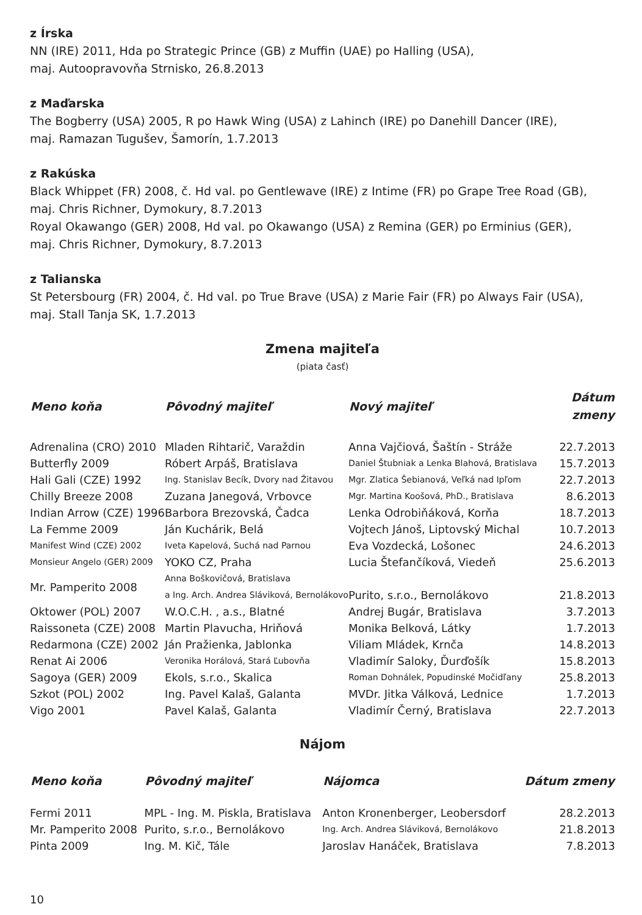z Írska
NN (IRE) 2011, Hda po Strategic Prince (GB) z Muffin (UAE) po Halling (USA),
maj. Autoopravovňa Strnisko, 26.8.2013
z Maďarska
The Bogberry (USA) 2005, R po Hawk Wing (USA) z Lahinch (IRE) po Danehill Dancer (IRE),
maj. Ramazan Tugušev, Šamorín, 1.7.2013
z Rakúska
Black Whippet (FR) 2008, č. Hd val. po Gentlewave (IRE) z Intime (FR) po Grape Tree Road (GB),
maj. Chris Richner, Dymokury, 8.7.2013
Royal Okawango (GER) 2008, Hd val. po Okawango (USA) z Remina (GER) po Erminius (GER),
maj. Chris Richner, Dymokury, 8.7.2013
z Talianska
St Petersbourg (FR) 2004, č. Hd val. po True Brave (USA) z Marie Fair (FR) po Always Fair (USA),
maj. Stall Tanja SK, 1.7.2013
Zmena majiteľa
(piata časť)
| Meno koňa | Pôvodný majiteľ | Nový majiteľ | Dátum zmeny |
| --- | --- | --- | --- |
| Adrenalina (CRO) 2010 | Mladen Rihtarič, Varaždin | Anna Vajčiová, Šaštín - Stráže | 22.7.2013 |
| Butterfly 2009 | Róbert Arpáš, Bratislava | Daniel Štubniak a Lenka Blahová, Bratislava | 15.7.2013 |
| Hali Gali (CZE) 1992 | Ing. Stanislav Becík, Dvory nad Žitavou | Mgr. Zlatica Šebianová, Veľká nad Ipľom | 22.7.2013 |
| Chilly Breeze 2008 | Zuzana Janegová, Vrbovce | Mgr. Martina Koošová, PhD., Bratislava | 8.6.2013 |
| Indian Arrow (CZE) 1996 | Barbora Brezovská, Čadca | Lenka Odrobiňáková, Korňa | 18.7.2013 |
| La Femme 2009 | Ján Kuchárik, Belá | Vojtech Jánoš, Liptovský Michal | 10.7.2013 |
| Manifest Wind (CZE) 2002 | Iveta Kapelová, Suchá nad Parnou | Eva Vozdecká, Lošonec | 24.6.2013 |
| Monsieur Angelo (GER) 2009 | YOKO CZ, Praha | Lucia Štefančíková, Viedeň | 25.6.2013 |
| Mr. Pamperito 2008 | Anna Boškovičová, Bratislava a Ing. Arch. Andrea Sláviková, Bernolákovo | Purito, s.r.o., Bernolákovo | 21.8.2013 |
| Oktower (POL) 2007 | W.O.C.H. , a.s., Blatné | Andrej Bugár, Bratislava | 3.7.2013 |
| Raissoneta (CZE) 2008 | Martin Plavucha, Hriňová | Monika Belková, Látky | 1.7.2013 |
| Redarmona (CZE) 2002 | Ján Pražienka, Jablonka | Viliam Mládek, Krnča | 14.8.2013 |
| Renat Ai 2006 | Veronika Horálová, Stará Ľubovňa | Vladimír Saloky, Ďurďošík | 15.8.2013 |
| Sagoya (GER) 2009 | Ekols, s.r.o., Skalica | Roman Dohnálek, Popudinské Močidľany | 25.8.2013 |
| Szkot (POL) 2002 | Ing. Pavel Kalaš, Galanta | MVDr. Jitka Válková, Lednice | 1.7.2013 |
| Vigo 2001 | Pavel Kalaš, Galanta | Vladimír Černý, Bratislava | 22.7.2013 |
Nájom
| Meno koňa | Pôvodný majiteľ | Nájomca | Dátum zmeny |
| --- | --- | --- | --- |
| Fermi 2011 | MPL - Ing. M. Piskla, Bratislava | Anton Kronenberger, Leobersdorf | 28.2.2013 |
| Mr. Pamperito 2008 | Purito, s.r.o., Bernolákovo | Ing. Arch. Andrea Sláviková, Bernolákovo | 21.8.2013 |
| Pinta 2009 | Ing. M. Kič, Tále | Jaroslav Hanáček, Bratislava | 7.8.2013 |
10